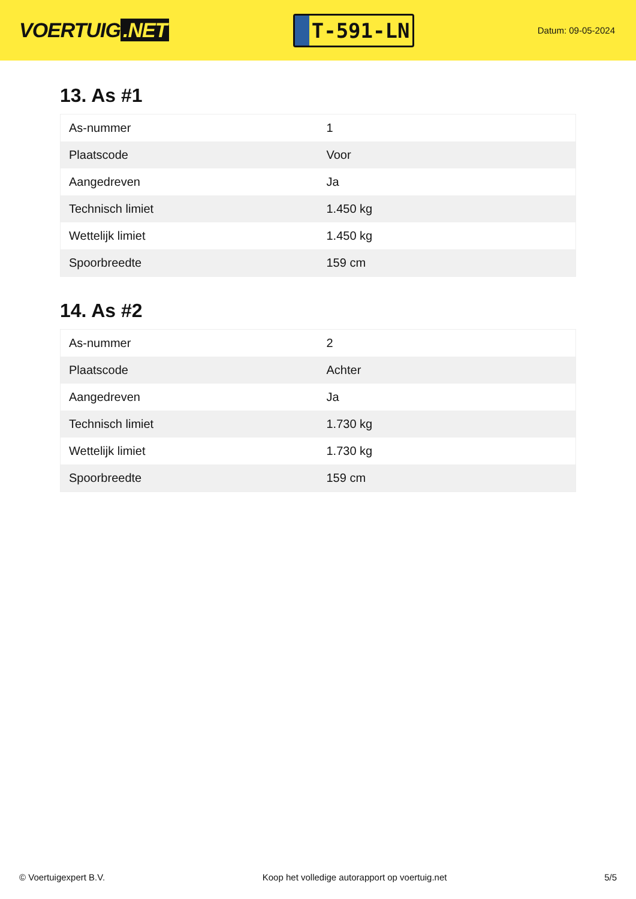VOERTUIG.NET
T-591-LN
Datum: 09-05-2024
13. As #1
| As-nummer | 1 |
| Plaatscode | Voor |
| Aangedreven | Ja |
| Technisch limiet | 1.450 kg |
| Wettelijk limiet | 1.450 kg |
| Spoorbreedte | 159 cm |
14. As #2
| As-nummer | 2 |
| Plaatscode | Achter |
| Aangedreven | Ja |
| Technisch limiet | 1.730 kg |
| Wettelijk limiet | 1.730 kg |
| Spoorbreedte | 159 cm |
© Voertuigexpert B.V. Koop het volledige autorapport op voertuig.net 5/5